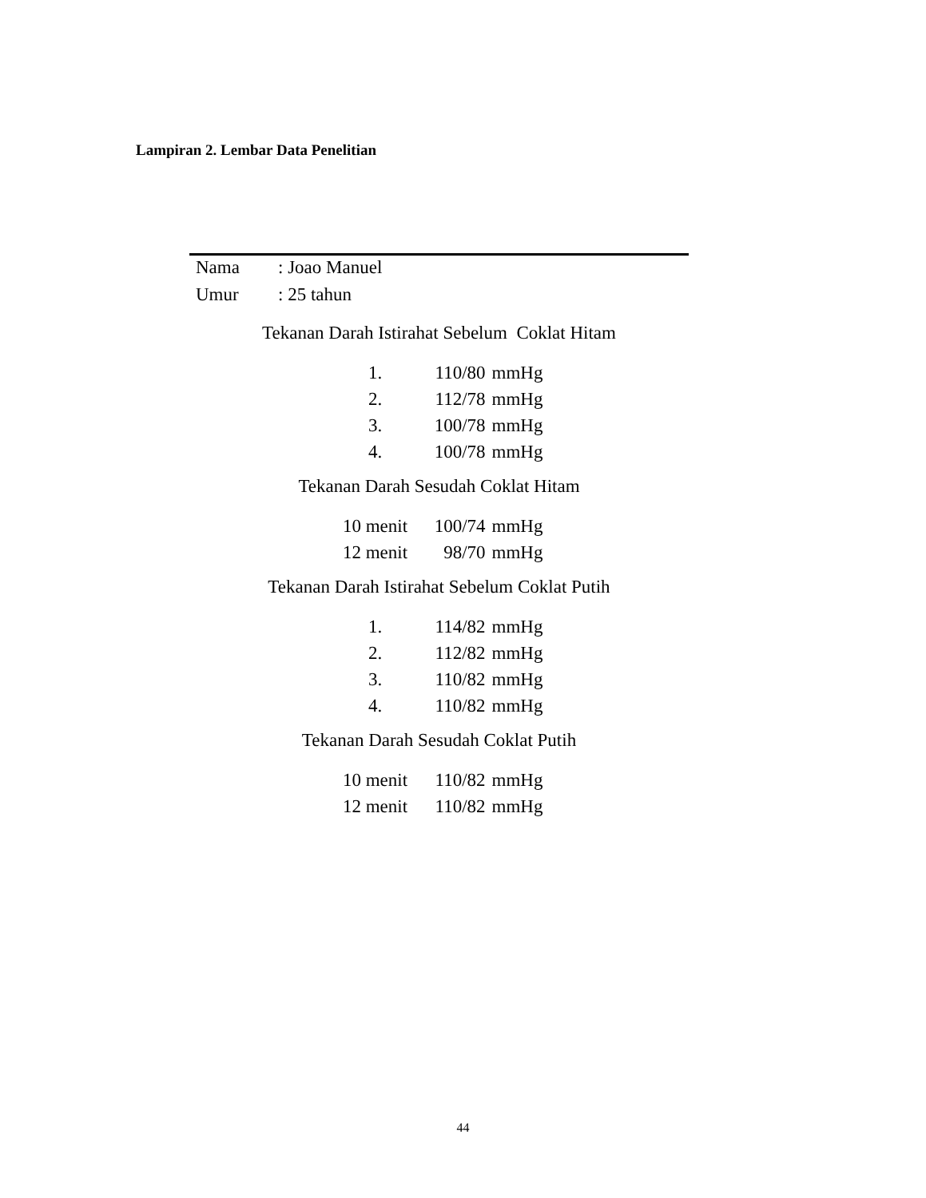Lampiran 2. Lembar Data Penelitian
| Nama | : Joao Manuel |
| Umur | : 25 tahun |
Tekanan Darah Istirahat Sebelum Coklat Hitam
| 1. | 110/80 | mmHg |
| 2. | 112/78 | mmHg |
| 3. | 100/78 | mmHg |
| 4. | 100/78 | mmHg |
Tekanan Darah Sesudah Coklat Hitam
| 10 menit | 100/74 | mmHg |
| 12 menit | 98/70 | mmHg |
Tekanan Darah Istirahat Sebelum Coklat Putih
| 1. | 114/82 | mmHg |
| 2. | 112/82 | mmHg |
| 3. | 110/82 | mmHg |
| 4. | 110/82 | mmHg |
Tekanan Darah Sesudah Coklat Putih
| 10 menit | 110/82 | mmHg |
| 12 menit | 110/82 | mmHg |
44